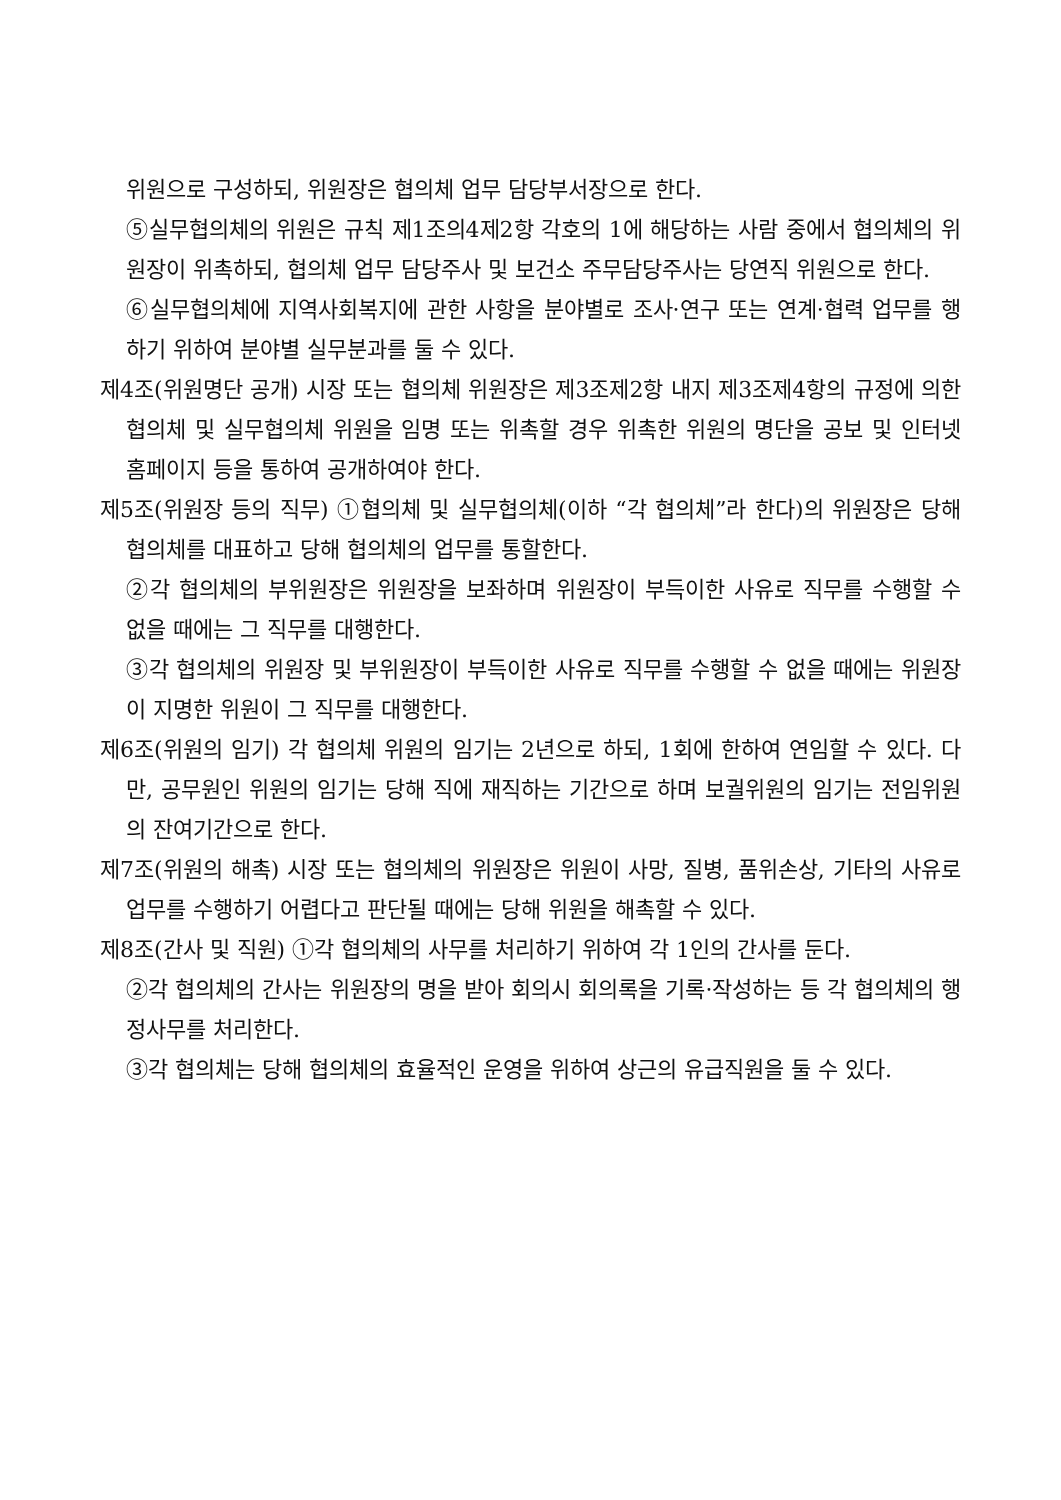위원으로 구성하되, 위원장은 협의체 업무 담당부서장으로 한다.
⑤실무협의체의 위원은 규칙 제1조의4제2항 각호의 1에 해당하는 사람 중에서 협의체의 위원장이 위촉하되, 협의체 업무 담당주사 및 보건소 주무담당주사는 당연직 위원으로 한다.
⑥실무협의체에 지역사회복지에 관한 사항을 분야별로 조사·연구 또는 연계·협력 업무를 행하기 위하여 분야별 실무분과를 둘 수 있다.
제4조(위원명단 공개) 시장 또는 협의체 위원장은 제3조제2항 내지 제3조제4항의 규정에 의한 협의체 및 실무협의체 위원을 임명 또는 위촉할 경우 위촉한 위원의 명단을 공보 및 인터넷 홈페이지 등을 통하여 공개하여야 한다.
제5조(위원장 등의 직무) ①협의체 및 실무협의체(이하 “각 협의체”라 한다)의 위원장은 당해 협의체를 대표하고 당해 협의체의 업무를 통할한다.
②각 협의체의 부위원장은 위원장을 보좌하며 위원장이 부득이한 사유로 직무를 수행할 수 없을 때에는 그 직무를 대행한다.
③각 협의체의 위원장 및 부위원장이 부득이한 사유로 직무를 수행할 수 없을 때에는 위원장이 지명한 위원이 그 직무를 대행한다.
제6조(위원의 임기) 각 협의체 위원의 임기는 2년으로 하되, 1회에 한하여 연임할 수 있다. 다만, 공무원인 위원의 임기는 당해 직에 재직하는 기간으로 하며 보궐위원의 임기는 전임위원의 잔여기간으로 한다.
제7조(위원의 해촉) 시장 또는 협의체의 위원장은 위원이 사망, 질병, 품위손상, 기타의 사유로 업무를 수행하기 어렵다고 판단될 때에는 당해 위원을 해촉할 수 있다.
제8조(간사 및 직원) ①각 협의체의 사무를 처리하기 위하여 각 1인의 간사를 둔다.
②각 협의체의 간사는 위원장의 명을 받아 회의시 회의록을 기록·작성하는 등 각 협의체의 행정사무를 처리한다.
③각 협의체는 당해 협의체의 효율적인 운영을 위하여 상근의 유급직원을 둘 수 있다.